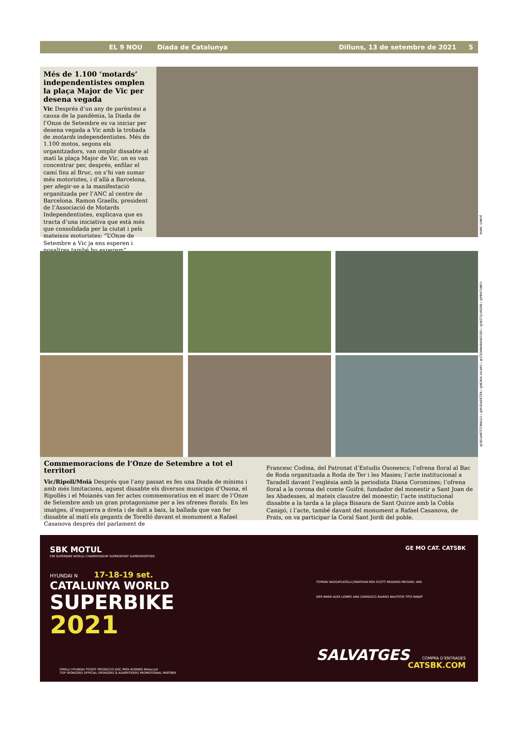EL 9 NOU Diada de Catalunya Dilluns, 13 de setembre de 2021 5
Més de 1.100 ‘motards’ independentistes omplen la plaça Major de Vic per desena vegada
Vic Després d’un any de parèntesi a causa de la pandèmia, la Diada de l’Onze de Setembre es va iniciar per desena vegada a Vic amb la trobada de motards independentistes. Més de 1.100 motos, segons els organitzadors, van omplir dissabte al matí la plaça Major de Vic, on es van concentrar per, després, enfilar el camí fins al Bruc, on s’hi van sumar més motoristes, i d’allà a Barcelona, per afegir-se a la manifestació organitzada per l’ANC al centre de Barcelona. Ramon Graells, president de l’Associació de Motards Independentistes, explicava que es tracta d’una iniciativa que està més que consolidada per la ciutat i pels mateixos motoristes: “L’Onze de Setembre a Vic ja ens esperen i nosaltres també ho esperem”.
MARC SANYÉ
@GEGANTSTORELLO / @RODADETER / @NÚRIA VILARO / @STJOANABADESSES / @AJSTQUIRZEB / @PRATSINFO
Commemoracions de l’Onze de Setembre a tot el territori
Vic/Ripoll/Moià Després que l’any passat es fes una Diada de mínims i amb més limitacions, aquest dissabte els diversos municipis d’Osona, el Ripollès i el Moianès van fer actes commemoratius en el marc de l’Onze de Setembre amb un gran protagonisme per a les ofrenes florals. En les imatges, d’esquerra a dreta i de dalt a baix, la ballada que van fer dissabte al matí els gegants de Torelló davant el monument a Rafael Casanova després del parlament de
Francesc Codina, del Patronat d’Estudis Osonencs; l’ofrena floral al Bac de Roda organitzada a Roda de Ter i les Masies; l’acte institucional a Taradell davant l’església amb la periodista Diana Coromines; l’ofrena floral a la corona del comte Guifré, fundador del monestir a Sant Joan de les Abadesses, al mateix claustre del monestir; l’acte institucional dissabte a la tarda a la plaça Bisaura de Sant Quirze amb la Cobla Canigó, i l’acte, també davant del monument a Rafael Casanova, de Prats, on va participar la Coral Sant Jordi del poble.
SBK MOTUL
FIM SUPERBIKE WORLD CHAMPIONSHIP SUPERSPORT SUPERSPORT300
HYUNDAI N 17-18-19 set.
CATALUNYA WORLD
SUPERBIKE
2021
GE MO CAT. CATSBK
TOPRAK RAZGATLIOĞLU JONATHAN REA SCOTT REDDING MICHAEL VAN DER MARK ALEX LOWES ANA CARRASCO ÁLVARO BAUTISTA TITO RABAT
SALVATGES
COMPRA D’ENTRADES
CATSBK.COM
PIRELLI HYUNDAI TISSOT PROSECCO DOC PATA ACERBIS Motocard
TOP SPONSORS OFFICIAL SPONSORS & ADVERTISERS PROMOTIONAL PARTNER